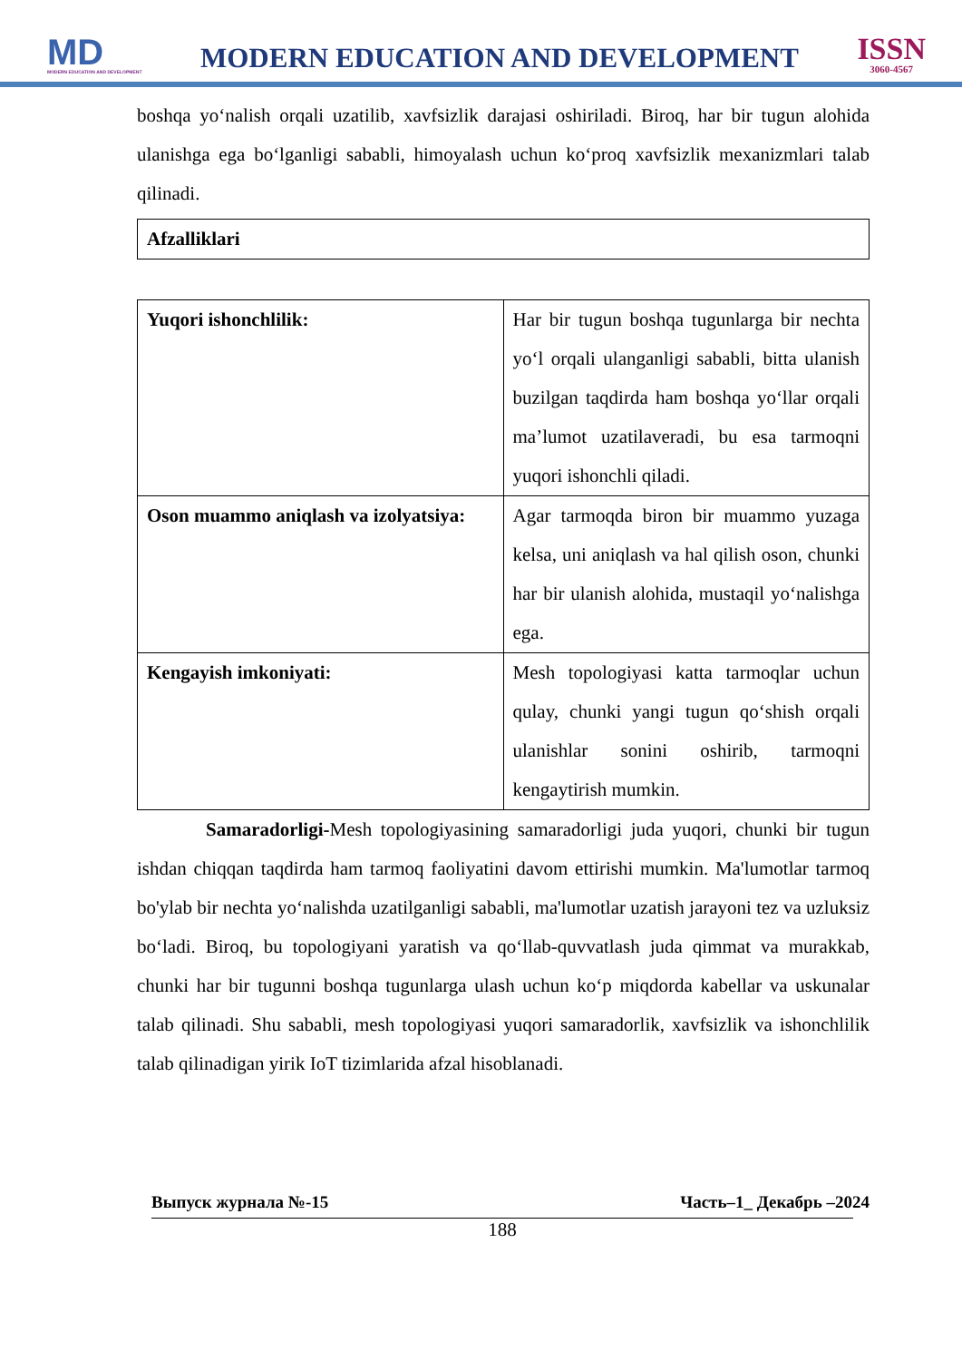MD
MODERN EDUCATION AND DEVELOPMENT
MODERN EDUCATION AND DEVELOPMENT
ISSN
3060-4567
boshqa yo‘nalish orqali uzatilib, xavfsizlik darajasi oshiriladi. Biroq, har bir tugun alohida ulanishga ega bo‘lganligi sababli, himoyalash uchun ko‘proq xavfsizlik mexanizmlari talab qilinadi.
| Afzalliklari |
| Yuqori ishonchlilik: | Har bir tugun boshqa tugunlarga bir nechta yo‘l orqali ulanganligi sababli, bitta ulanish buzilgan taqdirda ham boshqa yo‘llar orqali ma’lumot uzatilaveradi, bu esa tarmoqni yuqori ishonchli qiladi. |
| Oson muammo aniqlash va izolyatsiya: | Agar tarmoqda biron bir muammo yuzaga kelsa, uni aniqlash va hal qilish oson, chunki har bir ulanish alohida, mustaqil yo‘nalishga ega. |
| Kengayish imkoniyati: | Mesh topologiyasi katta tarmoqlar uchun qulay, chunki yangi tugun qo‘shish orqali ulanishlar sonini oshirib, tarmoqni kengaytirish mumkin. |
Samaradorligi-Mesh topologiyasining samaradorligi juda yuqori, chunki bir tugun ishdan chiqqan taqdirda ham tarmoq faoliyatini davom ettirishi mumkin. Ma'lumotlar tarmoq bo'ylab bir nechta yo‘nalishda uzatilganligi sababli, ma'lumotlar uzatish jarayoni tez va uzluksiz bo‘ladi. Biroq, bu topologiyani yaratish va qo‘llab-quvvatlash juda qimmat va murakkab, chunki har bir tugunni boshqa tugunlarga ulash uchun ko‘p miqdorda kabellar va uskunalar talab qilinadi. Shu sababli, mesh topologiyasi yuqori samaradorlik, xavfsizlik va ishonchlilik talab qilinadigan yirik IoT tizimlarida afzal hisoblanadi.
Выпуск журнала №-15 Часть–1_ Декабрь –2024
188